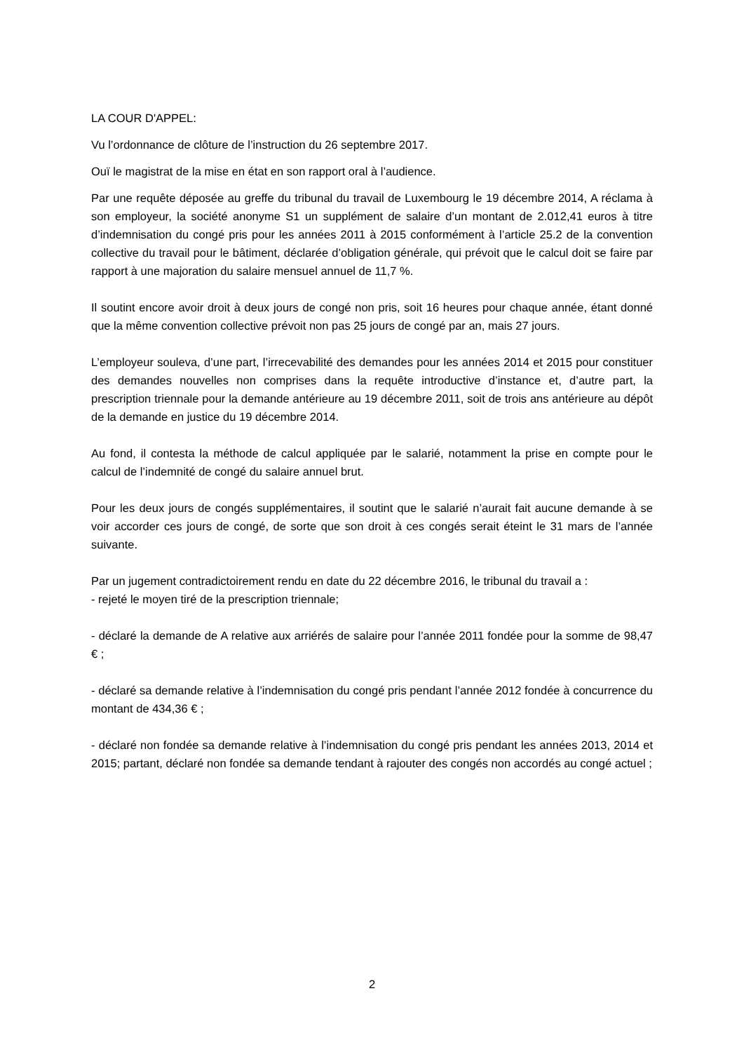LA COUR D'APPEL:
Vu l’ordonnance de clôture de l’instruction du 26 septembre 2017.
Ouï le magistrat de la mise en état en son rapport oral à l’audience.
Par une requête déposée au greffe du tribunal du travail de Luxembourg le 19 décembre 2014, A réclama à son employeur, la société anonyme S1 un supplément de salaire d’un montant de 2.012,41 euros à titre d’indemnisation du congé pris pour les années 2011 à 2015 conformément à l’article 25.2 de la convention collective du travail pour le bâtiment, déclarée d’obligation générale, qui prévoit que le calcul doit se faire par rapport à une majoration du salaire mensuel annuel de 11,7 %.
Il soutint encore avoir droit à deux jours de congé non pris, soit 16 heures pour chaque année, étant donné que la même convention collective prévoit non pas 25 jours de congé par an, mais 27 jours.
L’employeur souleva, d’une part, l’irrecevabilité des demandes pour les années 2014 et 2015 pour constituer des demandes nouvelles non comprises dans la requête introductive d’instance et, d’autre part, la prescription triennale pour la demande antérieure au 19 décembre 2011, soit de trois ans antérieure au dépôt de la demande en justice du 19 décembre 2014.
Au fond, il contesta la méthode de calcul appliquée par le salarié, notamment la prise en compte pour le calcul de l’indemnité de congé du salaire annuel brut.
Pour les deux jours de congés supplémentaires, il soutint que le salarié n’aurait fait aucune demande à se voir accorder ces jours de congé, de sorte que son droit à ces congés serait éteint le 31 mars de l’année suivante.
Par un jugement contradictoirement rendu en date du 22 décembre 2016, le tribunal du travail a :
- rejeté le moyen tiré de la prescription triennale;
- déclaré la demande de A relative aux arriérés de salaire pour l’année 2011 fondée pour la somme de 98,47 € ;
- déclaré sa demande relative à l’indemnisation du congé pris pendant l’année 2012 fondée à concurrence du montant de 434,36 € ;
- déclaré non fondée sa demande relative à l’indemnisation du congé pris pendant les années 2013, 2014 et 2015; partant, déclaré non fondée sa demande tendant à rajouter des congés non accordés au congé actuel ;
2